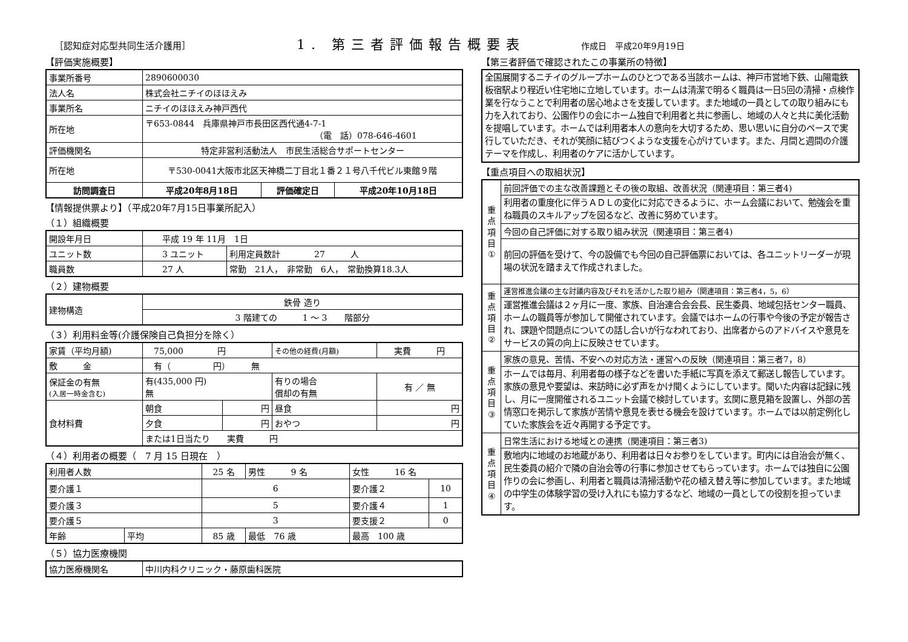［認知症対応型共同生活介護用］
1. 第三者評価報告概要表
作成日　平成20年9月19日
【評価実施概要】
| 事業所番号 | 2890600030 | | |
| 法人名 | 株式会社ニチイのほほえみ | | |
| 事業所名 | ニチイのほほえみ神戸西代 | | |
| 所在地 | 〒653-0844 兵庫県神戸市長田区西代通4-7-1 （電 話）078-646-4601 | | |
| 評価機関名 | 特定非営利活動法人 市民生活総合サポートセンター | | |
| 所在地 | 〒530-0041大阪市北区天神橋二丁目北１番２１号八千代ビル東館９階 | | |
| 訪問調査日 | 平成20年8月18日 | 評価確定日 | 平成20年10月18日 |
【情報提供票より】（平成20年7月15日事業所記入）
（１）組織概要
| 開設年月日 | 平成 19 年 11月 1日 | |
| ユニット数 | 3 ユニット | 利用定員数計 27 人 |
| 職員数 | 27 人 | 常勤 21人， 非常勤 6人， 常勤換算18.3人 |
（２）建物概要
| 建物構造 | 鉄骨 造り |
| | 3 階建ての 1 ～ 3 階部分 |
（３）利用料金等(介護保険自己負担分を除く）
| 家賃（平均月額) | 75,000 円 | | その他の経費(月額) | 実費 円 |
| 敷 金 | 有（ 円） 無 | | | |
| 保証金の有無 (入居一時金含む) | 有(435,000 円) 無 | | 有りの場合 償却の有無 | 有 ／ 無 |
| 食材料費 | 朝食 | 円 | 昼食 | 円 |
| | 夕食 | 円 | おやつ | 円 |
| | または1日当たり 実費 円 | | | |
（４）利用者の概要（　7 月 15 日現在　）
| 利用者人数 | | 25 名 | 男性 9 名 | 女性 16 名 | |
| 要介護１ | | 6 | | 要介護２ | 10 |
| 要介護３ | | 5 | | 要介護４ | 1 |
| 要介護５ | | 3 | | 要支援２ | 0 |
| 年齢 | 平均 | 85 歳 | 最低 76 歳 | 最高 100 歳 | |
（５）協力医療機関
| 協力医療機関名 | 中川内科クリニック・藤原歯科医院 |
【第三者評価で確認されたこの事業所の特徴】
| 全国展開するニチイのグループホームのひとつである当該ホームは、神戸市営地下鉄、山陽電鉄板宿駅より程近い住宅地に立地しています。ホームは清潔で明るく職員は一日5回の清掃・点検作業を行なうことで利用者の居心地よさを支援しています。また地域の一員としての取り組みにも力を入れており、公園作りの会にホーム独自で利用者と共に参画し、地域の人々と共に美化活動を提唱しています。ホームでは利用者本人の意向を大切するため、思い思いに自分のペースで実行していただき、それが笑顔に結びつくような支援を心がけています。また、月間と週間の介護テーマを作成し、利用者のケアに活かしています。 |
【重点項目への取組状況】
| 重 点 項 目 ① | 前回評価での主な改善課題とその後の取組、改善状況（関連項目：第三者4) |
| | 利用者の重度化に伴うＡＤＬの変化に対応できるように、ホーム会議において、勉強会を重ね職員のスキルアップを図るなど、改善に努めています。 |
| | 今回の自己評価に対する取り組み状況（関連項目：第三者4) |
| | 前回の評価を受けて、今の設備でも今回の自己評価票においては、各ユニットリーダーが現場の状況を踏まえて作成されました。 |
| 重 点 項 目 ② | 運営推進会議の主な討議内容及びそれを活かした取り組み（関連項目：第三者4，5，6） |
| | 運営推進会議は２ヶ月に一度、家族、自治連合会会長、民生委員、地域包括センター職員、ホームの職員等が参加して開催されています。会議ではホームの行事や今後の予定が報告され、課題や問題点についての話し合いが行なわれており、出席者からのアドバイスや意見をサービスの質の向上に反映させています。 |
| 重 点 項 目 ③ | 家族の意見、苦情、不安への対応方法・運営への反映（関連項目：第三者7，8） |
| | ホームでは毎月、利用者毎の様子などを書いた手紙に写真を添えて郵送し報告しています。家族の意見や要望は、来訪時に必ず声をかけ聞くようにしています。聞いた内容は記録に残し、月に一度開催されるユニット会議で検討しています。玄関に意見箱を設置し、外部の苦情窓口を掲示して家族が苦情や意見を表せる機会を設けています。ホームでは以前定例化していた家族会を近々再開する予定です。 |
| 重 点 項 目 ④ | 日常生活における地域との連携（関連項目：第三者3) |
| | 敷地内に地域のお地蔵があり、利用者は日々お参りをしています。町内には自治会が無く、民生委員の紹介で隣の自治会等の行事に参加させてもらっています。ホームでは独自に公園作りの会に参画し、利用者と職員は清掃活動や花の植え替え等に参加しています。また地域の中学生の体験学習の受け入れにも協力するなど、地域の一員としての役割を担っています。 |